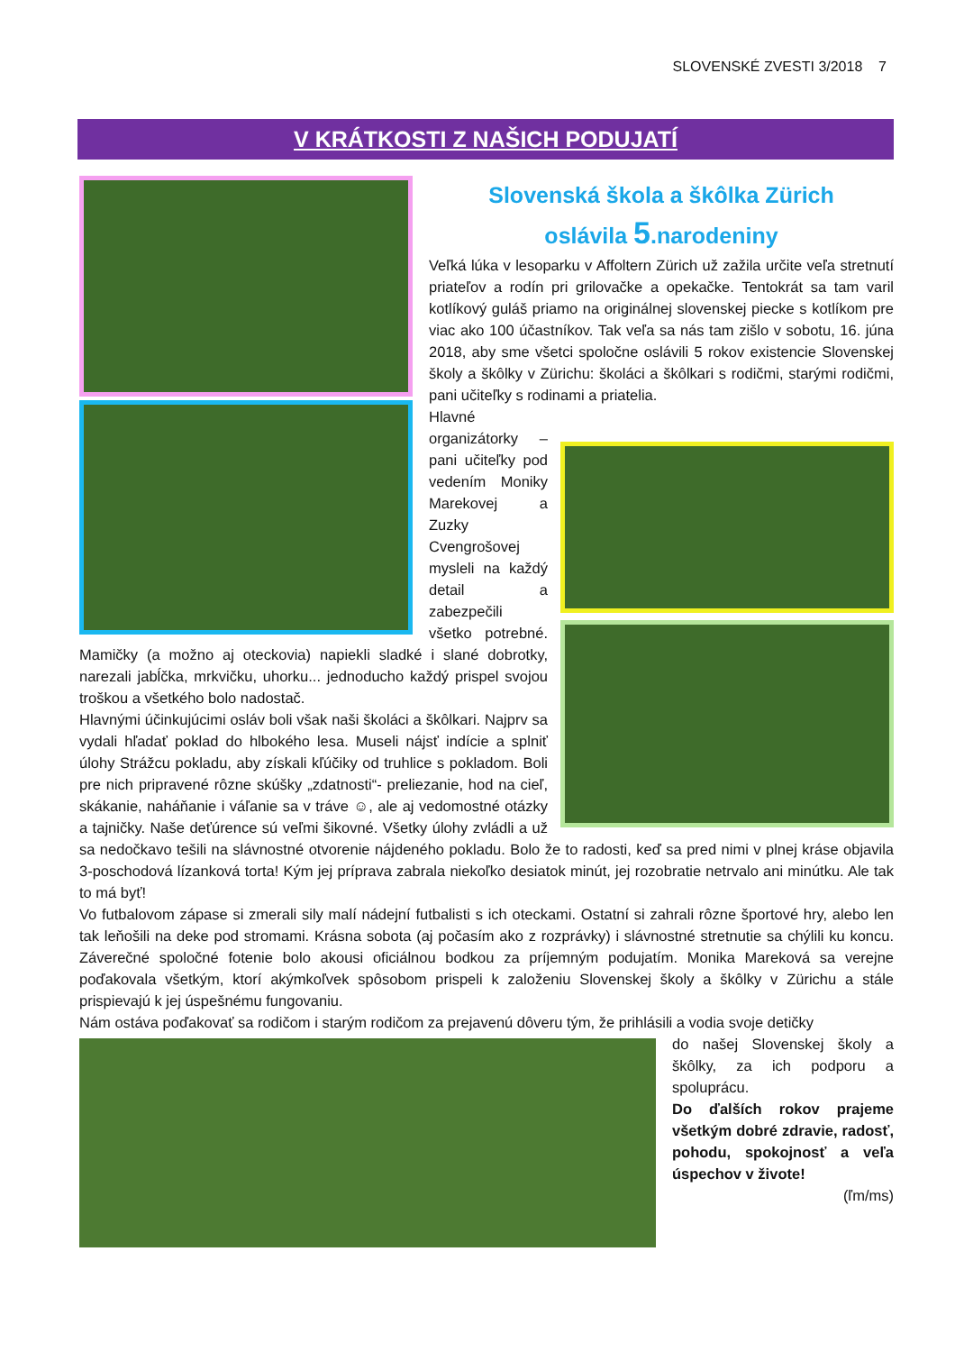SLOVENSKÉ ZVESTI 3/2018 7
V KRÁTKOSTI Z NAŠICH PODUJATÍ
Slovenská škola a škôlka Zürich
oslávila 5.narodeniny
Veľká lúka v lesoparku v Affoltern Zürich už zažila určite veľa stretnutí priateľov a rodín pri grilovačke a opekačke. Tentokrát sa tam varil kotlíkový guláš priamo na originálnej slovenskej piecke s kotlíkom pre viac ako 100 účastníkov. Tak veľa sa nás tam zišlo v sobotu, 16. júna 2018, aby sme všetci spoločne oslávili 5 rokov existencie Slovenskej školy a škôlky v Zürichu: školáci a škôlkari s rodičmi, starými rodičmi, pani učiteľky s rodinami a priatelia.
Hlavné organizátorky – pani učiteľky pod vedením Moniky Marekovej a Zuzky Cvengrošovej mysleli na každý detail a zabezpečili všetko potrebné. Mamičky (a možno aj oteckovia) napiekli sladké i slané dobrotky, narezali jabĺčka, mrkvičku, uhorku... jednoducho každý prispel svojou troškou a všetkého bolo nadostač.
Hlavnými účinkujúcimi osláv boli však naši školáci a škôlkari. Najprv sa vydali hľadať poklad do hlbokého lesa. Museli nájsť indície a splniť úlohy Strážcu pokladu, aby získali kľúčiky od truhlice s pokladom. Boli pre nich pripravené rôzne skúšky „zdatnosti“- preliezanie, hod na cieľ, skákanie, naháňanie i váľanie sa v tráve ☺, ale aj vedomostné otázky a tajničky. Naše deťúrence sú veľmi šikovné. Všetky úlohy zvládli a už sa nedočkavo tešili na slávnostné otvorenie nájdeného pokladu. Bolo že to radosti, keď sa pred nimi v plnej kráse objavila 3-poschodová lízanková torta! Kým jej príprava zabrala niekoľko desiatok minút, jej rozobratie netrvalo ani minútku. Ale tak to má byť!
Vo futbalovom zápase si zmerali sily malí nádejní futbalisti s ich oteckami. Ostatní si zahrali rôzne športové hry, alebo len tak leňošili na deke pod stromami. Krásna sobota (aj počasím ako z rozprávky) i slávnostné stretnutie sa chýlili ku koncu. Záverečné spoločné fotenie bolo akousi oficiálnou bodkou za príjemným podujatím. Monika Mareková sa verejne poďakovala všetkým, ktorí akýmkoľvek spôsobom prispeli k založeniu Slovenskej školy a škôlky v Zürichu a stále prispievajú k jej úspešnému fungovaniu.
Nám ostáva poďakovať sa rodičom i starým rodičom za prejavenú dôveru tým, že prihlásili a vodia svoje detičky
do našej Slovenskej školy a škôlky, za ich podporu a spoluprácu.
Do ďalších rokov prajeme všetkým dobré zdravie, radosť, pohodu, spokojnosť a veľa úspechov v živote!
(ľm/ms)